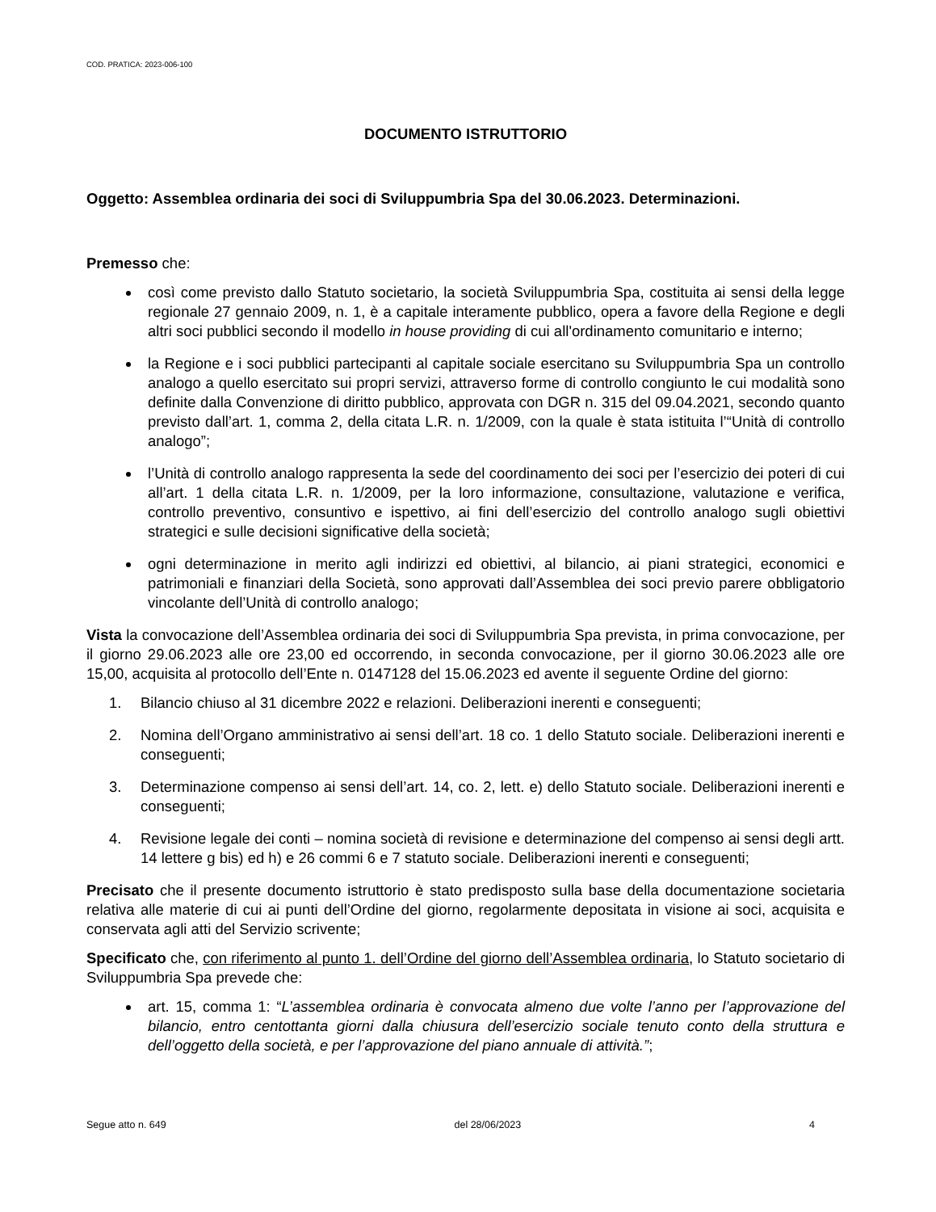COD. PRATICA: 2023-006-100
DOCUMENTO ISTRUTTORIO
Oggetto: Assemblea ordinaria dei soci di Sviluppumbria Spa del 30.06.2023. Determinazioni.
Premesso che:
così come previsto dallo Statuto societario, la società Sviluppumbria Spa, costituita ai sensi della legge regionale 27 gennaio 2009, n. 1, è a capitale interamente pubblico, opera a favore della Regione e degli altri soci pubblici secondo il modello in house providing di cui all'ordinamento comunitario e interno;
la Regione e i soci pubblici partecipanti al capitale sociale esercitano su Sviluppumbria Spa un controllo analogo a quello esercitato sui propri servizi, attraverso forme di controllo congiunto le cui modalità sono definite dalla Convenzione di diritto pubblico, approvata con DGR n. 315 del 09.04.2021, secondo quanto previsto dall’art. 1, comma 2, della citata L.R. n. 1/2009, con la quale è stata istituita l’“Unità di controllo analogo”;
l’Unità di controllo analogo rappresenta la sede del coordinamento dei soci per l’esercizio dei poteri di cui all’art. 1 della citata L.R. n. 1/2009, per la loro informazione, consultazione, valutazione e verifica, controllo preventivo, consuntivo e ispettivo, ai fini dell’esercizio del controllo analogo sugli obiettivi strategici e sulle decisioni significative della società;
ogni determinazione in merito agli indirizzi ed obiettivi, al bilancio, ai piani strategici, economici e patrimoniali e finanziari della Società, sono approvati dall’Assemblea dei soci previo parere obbligatorio vincolante dell’Unità di controllo analogo;
Vista la convocazione dell’Assemblea ordinaria dei soci di Sviluppumbria Spa prevista, in prima convocazione, per il giorno 29.06.2023 alle ore 23,00 ed occorrendo, in seconda convocazione, per il giorno 30.06.2023 alle ore 15,00, acquisita al protocollo dell’Ente n. 0147128 del 15.06.2023 ed avente il seguente Ordine del giorno:
1. Bilancio chiuso al 31 dicembre 2022 e relazioni. Deliberazioni inerenti e conseguenti;
2. Nomina dell’Organo amministrativo ai sensi dell’art. 18 co. 1 dello Statuto sociale. Deliberazioni inerenti e conseguenti;
3. Determinazione compenso ai sensi dell’art. 14, co. 2, lett. e) dello Statuto sociale. Deliberazioni inerenti e conseguenti;
4. Revisione legale dei conti – nomina società di revisione e determinazione del compenso ai sensi degli artt. 14 lettere g bis) ed h) e 26 commi 6 e 7 statuto sociale. Deliberazioni inerenti e conseguenti;
Precisato che il presente documento istruttorio è stato predisposto sulla base della documentazione societaria relativa alle materie di cui ai punti dell’Ordine del giorno, regolarmente depositata in visione ai soci, acquisita e conservata agli atti del Servizio scrivente;
Specificato che, con riferimento al punto 1. dell’Ordine del giorno dell’Assemblea ordinaria, lo Statuto societario di Sviluppumbria Spa prevede che:
art. 15, comma 1: “L’assemblea ordinaria è convocata almeno due volte l’anno per l’approvazione del bilancio, entro centottanta giorni dalla chiusura dell’esercizio sociale tenuto conto della struttura e dell’oggetto della società, e per l’approvazione del piano annuale di attività.”;
Segue atto n. 649 del 28/06/2023 4